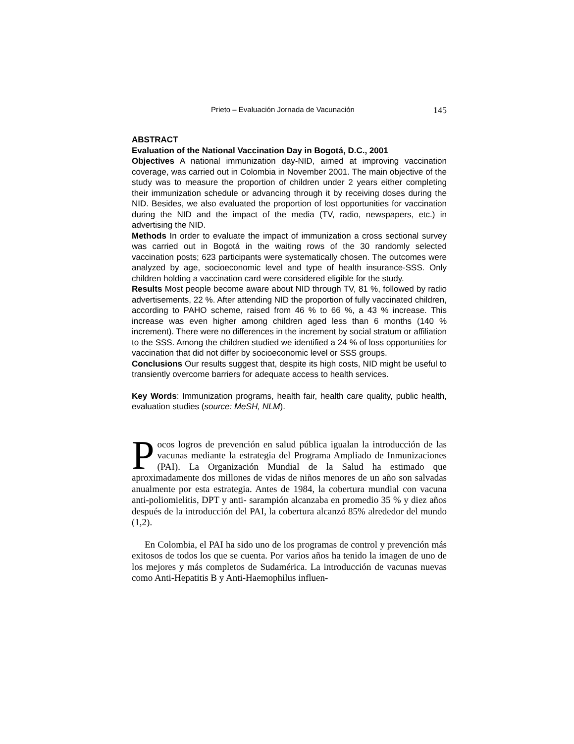Prieto – Evaluación Jornada de Vacunación 145
ABSTRACT
Evaluation of the National Vaccination Day in Bogotá, D.C., 2001
Objectives A national immunization day-NID, aimed at improving vaccination coverage, was carried out in Colombia in November 2001. The main objective of the study was to measure the proportion of children under 2 years either completing their immunization schedule or advancing through it by receiving doses during the NID. Besides, we also evaluated the proportion of lost opportunities for vaccination during the NID and the impact of the media (TV, radio, newspapers, etc.) in advertising the NID.
Methods In order to evaluate the impact of immunization a cross sectional survey was carried out in Bogotá in the waiting rows of the 30 randomly selected vaccination posts; 623 participants were systematically chosen. The outcomes were analyzed by age, socioeconomic level and type of health insurance-SSS. Only children holding a vaccination card were considered eligible for the study.
Results Most people become aware about NID through TV, 81 %, followed by radio advertisements, 22 %. After attending NID the proportion of fully vaccinated children, according to PAHO scheme, raised from 46 % to 66 %, a 43 % increase. This increase was even higher among children aged less than 6 months (140 % increment). There were no differences in the increment by social stratum or affiliation to the SSS. Among the children studied we identified a 24 % of loss opportunities for vaccination that did not differ by socioeconomic level or SSS groups.
Conclusions Our results suggest that, despite its high costs, NID might be useful to transiently overcome barriers for adequate access to health services.
Key Words: Immunization programs, health fair, health care quality, public health, evaluation studies (source: MeSH, NLM).
Pocos logros de prevención en salud pública igualan la introducción de las vacunas mediante la estrategia del Programa Ampliado de Inmunizaciones (PAI). La Organización Mundial de la Salud ha estimado que aproximadamente dos millones de vidas de niños menores de un año son salvadas anualmente por esta estrategia. Antes de 1984, la cobertura mundial con vacuna anti-poliomielitis, DPT y anti- sarampión alcanzaba en promedio 35 % y diez años después de la introducción del PAI, la cobertura alcanzó 85% alrededor del mundo (1,2).
En Colombia, el PAI ha sido uno de los programas de control y prevención más exitosos de todos los que se cuenta. Por varios años ha tenido la imagen de uno de los mejores y más completos de Sudamérica. La introducción de vacunas nuevas como Anti-Hepatitis B y Anti-Haemophilus influen-